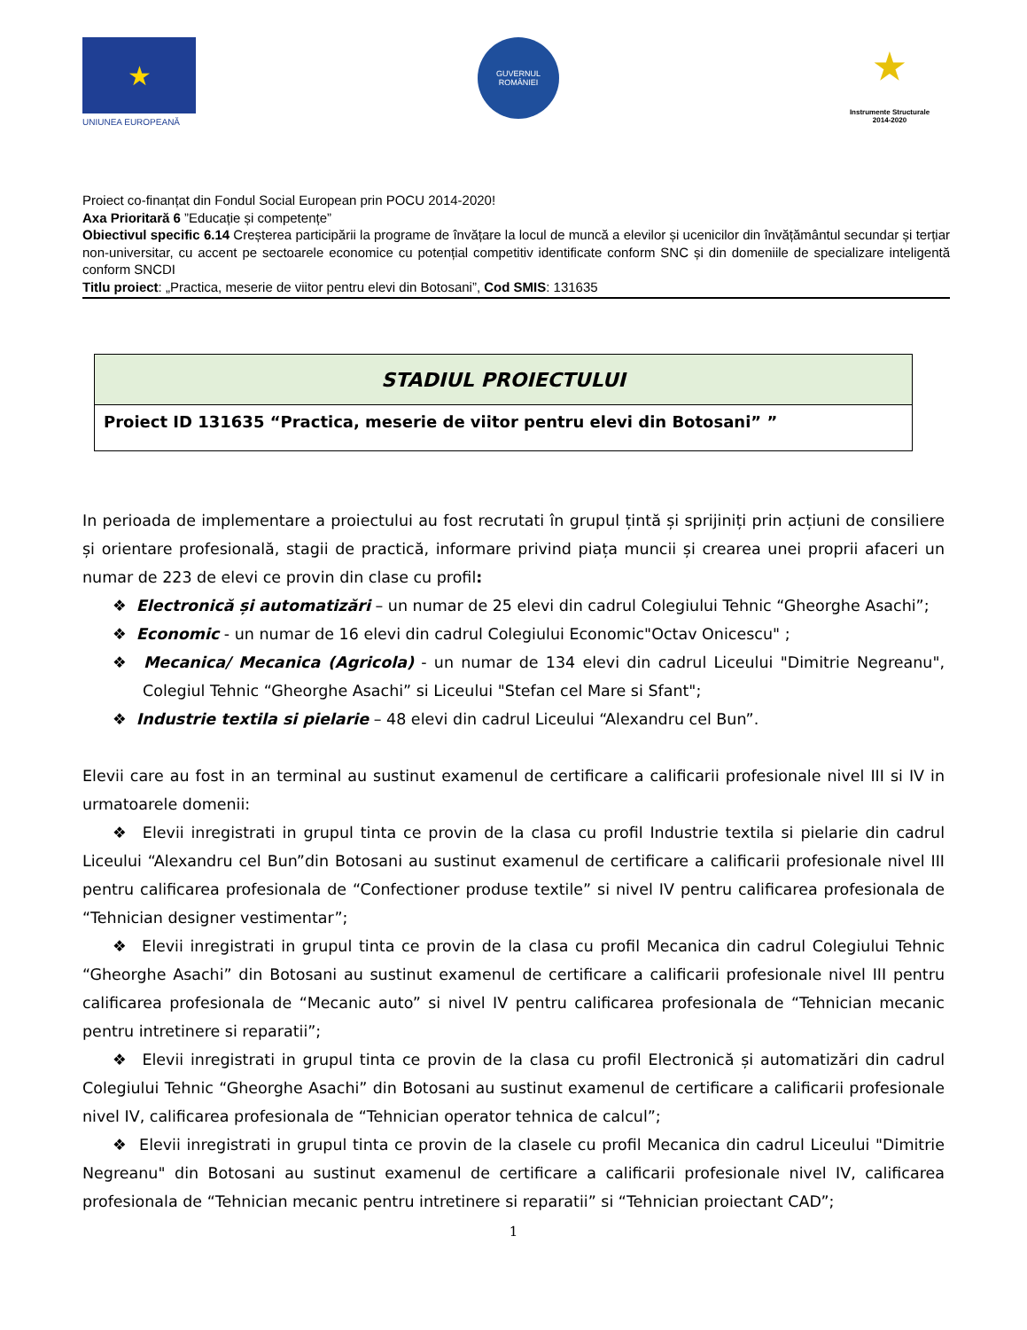★
UNIUNEA EUROPEANĂ
GUVERNUL
ROMÂNIEI
★
Instrumente Structurale
2014-2020
Proiect co-finanțat din Fondul Social European prin POCU 2014-2020!
Axa Prioritară 6 ”Educație și competențe”
Obiectivul specific 6.14 Creșterea participării la programe de învățare la locul de muncă a elevilor și ucenicilor din învățământul secundar și terțiar non-universitar, cu accent pe sectoarele economice cu potențial competitiv identificate conform SNC și din domeniile de specializare inteligentă conform SNCDI
Titlu proiect: „Practica, meserie de viitor pentru elevi din Botosani”, Cod SMIS: 131635
| STADIUL PROIECTULUI |
| Proiect ID 131635 “Practica, meserie de viitor pentru elevi din Botosani” ” |
In perioada de implementare a proiectului au fost recrutati în grupul țintă și sprijiniți prin acțiuni de consiliere și orientare profesională, stagii de practică, informare privind piața muncii și crearea unei proprii afaceri un numar de 223 de elevi ce provin din clase cu profil:
❖ Electronică și automatizări – un numar de 25 elevi din cadrul Colegiului Tehnic “Gheorghe Asachi”;
❖ Economic - un numar de 16 elevi din cadrul Colegiului Economic"Octav Onicescu" ;
❖ Mecanica/ Mecanica (Agricola) - un numar de 134 elevi din cadrul Liceului "Dimitrie Negreanu", Colegiul Tehnic “Gheorghe Asachi” si Liceului "Stefan cel Mare si Sfant";
❖ Industrie textila si pielarie – 48 elevi din cadrul Liceului “Alexandru cel Bun”.
Elevii care au fost in an terminal au sustinut examenul de certificare a calificarii profesionale nivel III si IV in urmatoarele domenii:
❖ Elevii inregistrati in grupul tinta ce provin de la clasa cu profil Industrie textila si pielarie din cadrul Liceului “Alexandru cel Bun”din Botosani au sustinut examenul de certificare a calificarii profesionale nivel III pentru calificarea profesionala de “Confectioner produse textile” si nivel IV pentru calificarea profesionala de “Tehnician designer vestimentar”;
❖ Elevii inregistrati in grupul tinta ce provin de la clasa cu profil Mecanica din cadrul Colegiului Tehnic “Gheorghe Asachi” din Botosani au sustinut examenul de certificare a calificarii profesionale nivel III pentru calificarea profesionala de “Mecanic auto” si nivel IV pentru calificarea profesionala de “Tehnician mecanic pentru intretinere si reparatii”;
❖ Elevii inregistrati in grupul tinta ce provin de la clasa cu profil Electronică și automatizări din cadrul Colegiului Tehnic “Gheorghe Asachi” din Botosani au sustinut examenul de certificare a calificarii profesionale nivel IV, calificarea profesionala de “Tehnician operator tehnica de calcul”;
❖ Elevii inregistrati in grupul tinta ce provin de la clasele cu profil Mecanica din cadrul Liceului "Dimitrie Negreanu" din Botosani au sustinut examenul de certificare a calificarii profesionale nivel IV, calificarea profesionala de “Tehnician mecanic pentru intretinere si reparatii” si “Tehnician proiectant CAD”;
1